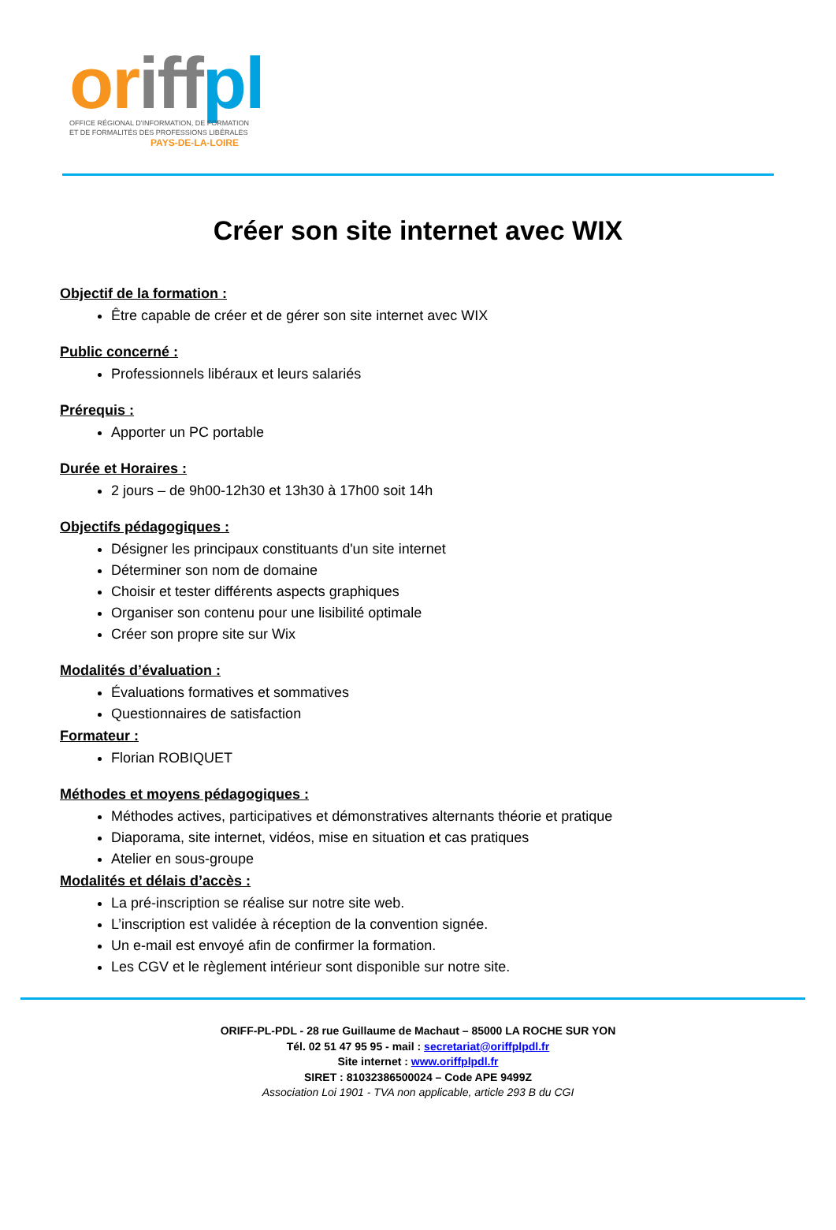or iff pl
OFFICE RÉGIONAL D'INFORMATION, DE FORMATION
ET DE FORMALITÉS DES PROFESSIONS LIBÉRALES
PAYS-DE-LA-LOIRE
Créer son site internet avec WIX
Objectif de la formation :
Être capable de créer et de gérer son site internet avec WIX
Public concerné :
Professionnels libéraux et leurs salariés
Prérequis :
Apporter un PC portable
Durée et Horaires :
2 jours – de 9h00-12h30 et 13h30 à 17h00 soit 14h
Objectifs pédagogiques :
Désigner les principaux constituants d'un site internet
Déterminer son nom de domaine
Choisir et tester différents aspects graphiques
Organiser son contenu pour une lisibilité optimale
Créer son propre site sur Wix
Modalités d’évaluation :
Évaluations formatives et sommatives
Questionnaires de satisfaction
Formateur :
Florian ROBIQUET
Méthodes et moyens pédagogiques :
Méthodes actives, participatives et démonstratives alternants théorie et pratique
Diaporama, site internet, vidéos, mise en situation et cas pratiques
Atelier en sous-groupe
Modalités et délais d’accès :
La pré-inscription se réalise sur notre site web.
L’inscription est validée à réception de la convention signée.
Un e-mail est envoyé afin de confirmer la formation.
Les CGV et le règlement intérieur sont disponible sur notre site.
ORIFF-PL-PDL - 28 rue Guillaume de Machaut – 85000 LA ROCHE SUR YON
Tél. 02 51 47 95 95 - mail : secretariat@oriffplpdl.fr
Site internet : www.oriffplpdl.fr
SIRET : 81032386500024 – Code APE 9499Z
Association Loi 1901 - TVA non applicable, article 293 B du CGI